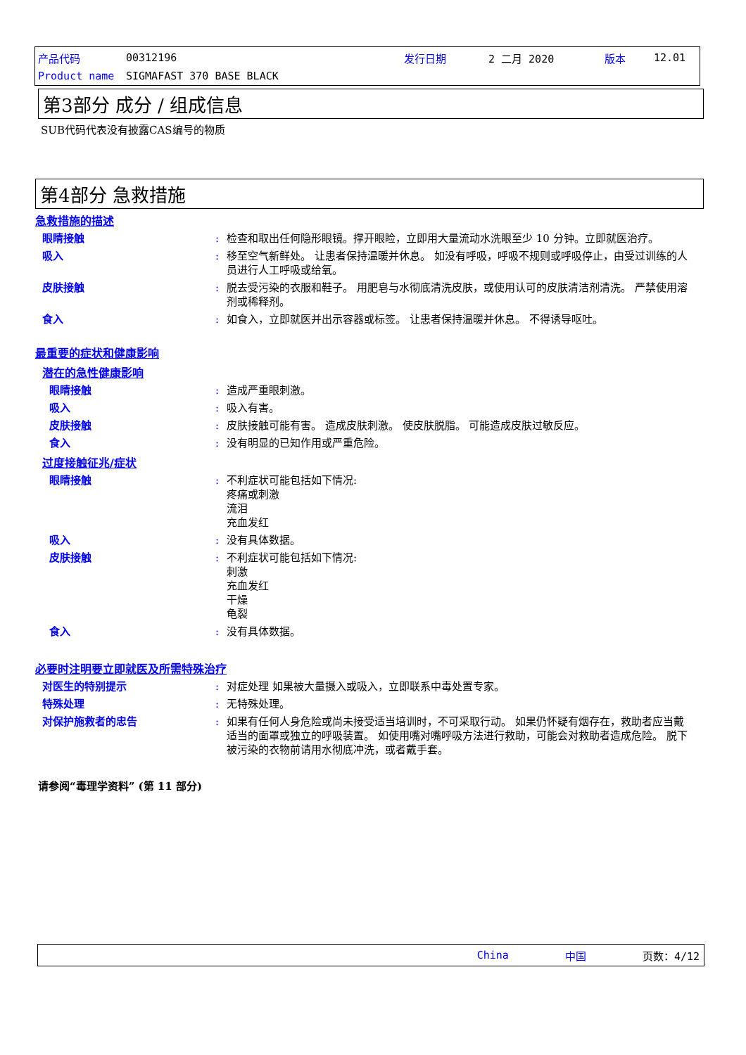产品代码 00312196 发行日期 2 二月 2020 版本 12.01
Product name SIGMAFAST 370 BASE BLACK
第3部分 成分 / 组成信息
SUB代码代表没有披露CAS编号的物质
第4部分 急救措施
急救措施的描述
眼睛接触: 检查和取出任何隐形眼镜。撑开眼睑，立即用大量流动水洗眼至少 10 分钟。立即就医治疗。
吸入: 移至空气新鲜处。 让患者保持温暖并休息。 如没有呼吸，呼吸不规则或呼吸停止，由受过训练的人员进行人工呼吸或给氧。
皮肤接触: 脱去受污染的衣服和鞋子。 用肥皂与水彻底清洗皮肤，或使用认可的皮肤清洁剂清洗。 严禁使用溶剂或稀释剂。
食入: 如食入，立即就医并出示容器或标签。 让患者保持温暖并休息。 不得诱导呕吐。
最重要的症状和健康影响
潜在的急性健康影响
眼睛接触: 造成严重眼刺激。
吸入: 吸入有害。
皮肤接触: 皮肤接触可能有害。 造成皮肤刺激。 使皮肤脱脂。 可能造成皮肤过敏反应。
食入: 没有明显的已知作用或严重危险。
过度接触征兆/症状
眼睛接触: 不利症状可能包括如下情况:
疼痛或刺激
流泪
充血发红
吸入: 没有具体数据。
皮肤接触: 不利症状可能包括如下情况:
刺激
充血发红
干燥
龟裂
食入: 没有具体数据。
必要时注明要立即就医及所需特殊治疗
对医生的特别提示: 对症处理 如果被大量摄入或吸入，立即联系中毒处置专家。
特殊处理: 无特殊处理。
对保护施救者的忠告: 如果有任何人身危险或尚未接受适当培训时，不可采取行动。 如果仍怀疑有烟存在，救助者应当戴适当的面罩或独立的呼吸装置。 如使用嘴对嘴呼吸方法进行救助，可能会对救助者造成危险。 脱下被污染的衣物前请用水彻底冲洗，或者戴手套。
请参阅“毒理学资料” (第 11 部分)
China 中国 页数：4/12